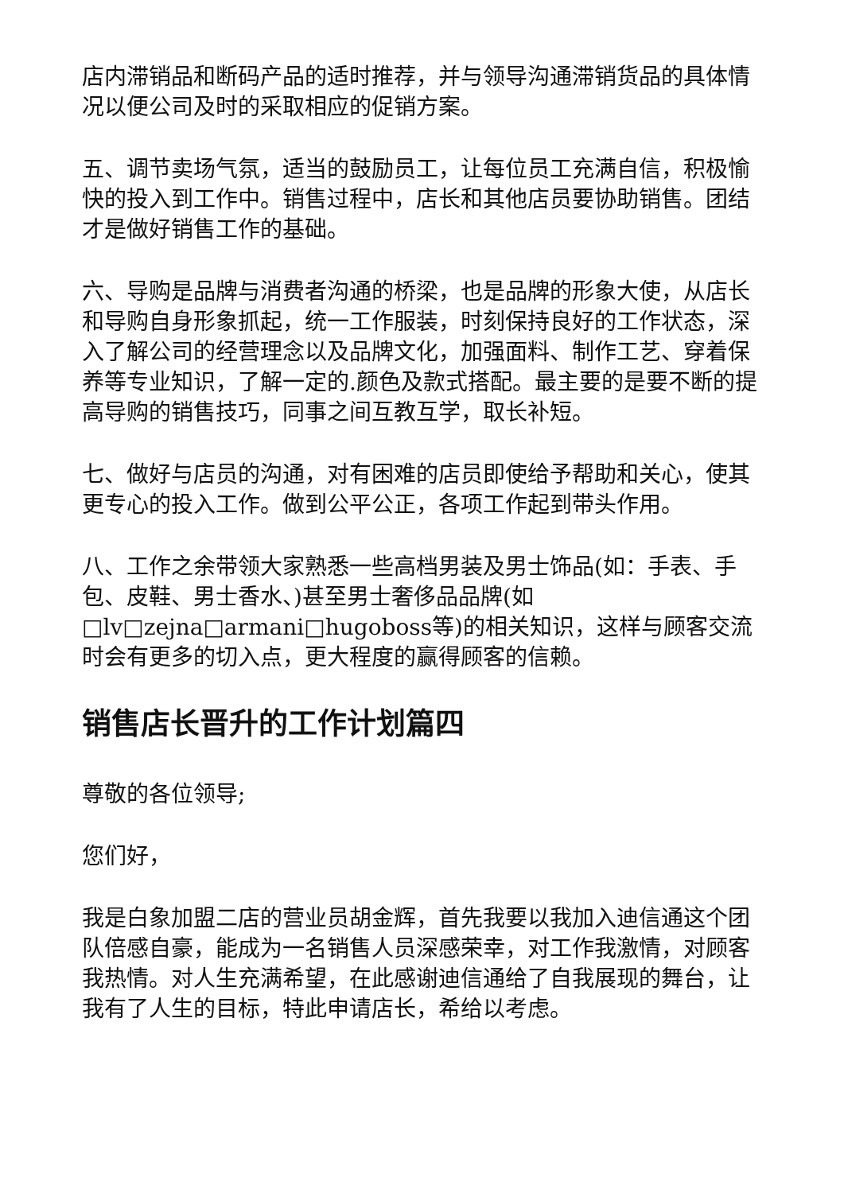店内滞销品和断码产品的适时推荐，并与领导沟通滞销货品的具体情况以便公司及时的采取相应的促销方案。
五、调节卖场气氛，适当的鼓励员工，让每位员工充满自信，积极愉快的投入到工作中。销售过程中，店长和其他店员要协助销售。团结才是做好销售工作的基础。
六、导购是品牌与消费者沟通的桥梁，也是品牌的形象大使，从店长和导购自身形象抓起，统一工作服装，时刻保持良好的工作状态，深入了解公司的经营理念以及品牌文化，加强面料、制作工艺、穿着保养等专业知识，了解一定的.颜色及款式搭配。最主要的是要不断的提高导购的销售技巧，同事之间互教互学，取长补短。
七、做好与店员的沟通，对有困难的店员即使给予帮助和关心，使其更专心的投入工作。做到公平公正，各项工作起到带头作用。
八、工作之余带领大家熟悉一些高档男装及男士饰品(如：手表、手包、皮鞋、男士香水、)甚至男士奢侈品品牌(如□lv□zejna□armani□hugoboss等)的相关知识，这样与顾客交流时会有更多的切入点，更大程度的赢得顾客的信赖。
销售店长晋升的工作计划篇四
尊敬的各位领导;
您们好，
我是白象加盟二店的营业员胡金辉，首先我要以我加入迪信通这个团队倍感自豪，能成为一名销售人员深感荣幸，对工作我激情，对顾客我热情。对人生充满希望，在此感谢迪信通给了自我展现的舞台，让我有了人生的目标，特此申请店长，希给以考虑。